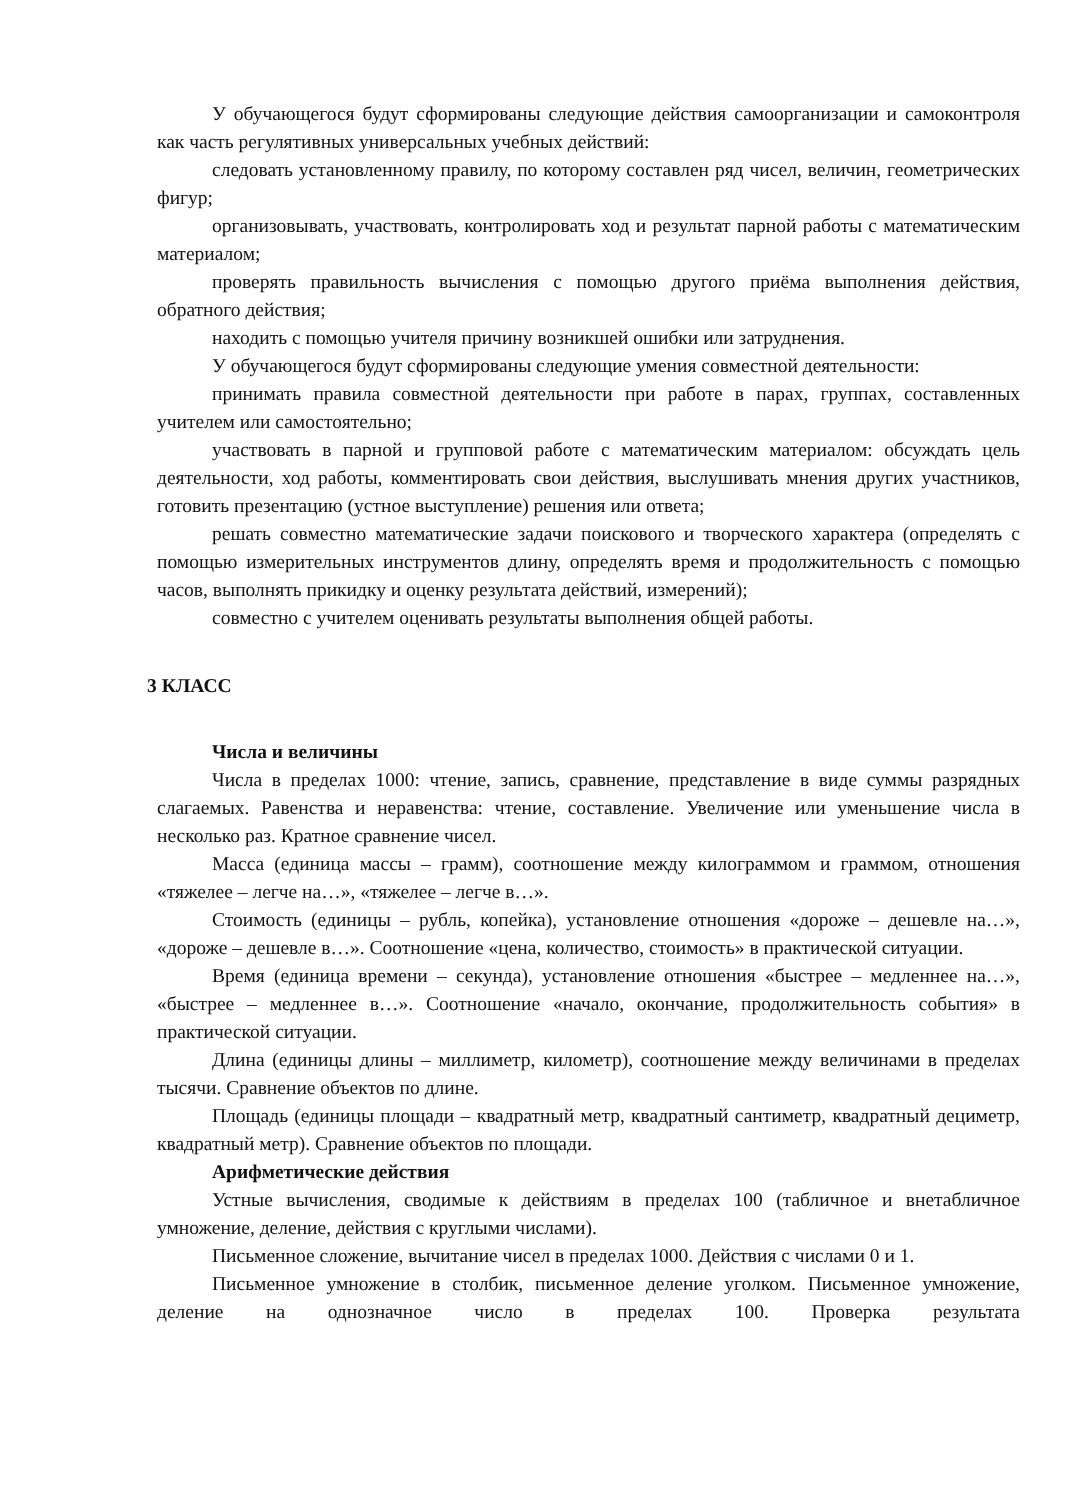У обучающегося будут сформированы следующие действия самоорганизации и самоконтроля как часть регулятивных универсальных учебных действий:
следовать установленному правилу, по которому составлен ряд чисел, величин, геометрических фигур;
организовывать, участвовать, контролировать ход и результат парной работы с математическим материалом;
проверять правильность вычисления с помощью другого приёма выполнения действия, обратного действия;
находить с помощью учителя причину возникшей ошибки или затруднения.
У обучающегося будут сформированы следующие умения совместной деятельности:
принимать правила совместной деятельности при работе в парах, группах, составленных учителем или самостоятельно;
участвовать в парной и групповой работе с математическим материалом: обсуждать цель деятельности, ход работы, комментировать свои действия, выслушивать мнения других участников, готовить презентацию (устное выступление) решения или ответа;
решать совместно математические задачи поискового и творческого характера (определять с помощью измерительных инструментов длину, определять время и продолжительность с помощью часов, выполнять прикидку и оценку результата действий, измерений);
совместно с учителем оценивать результаты выполнения общей работы.
3 КЛАСС
Числа и величины
Числа в пределах 1000: чтение, запись, сравнение, представление в виде суммы разрядных слагаемых. Равенства и неравенства: чтение, составление. Увеличение или уменьшение числа в несколько раз. Кратное сравнение чисел.
Масса (единица массы – грамм), соотношение между килограммом и граммом, отношения «тяжелее – легче на…», «тяжелее – легче в…».
Стоимость (единицы – рубль, копейка), установление отношения «дороже – дешевле на…», «дороже – дешевле в…». Соотношение «цена, количество, стоимость» в практической ситуации.
Время (единица времени – секунда), установление отношения «быстрее – медленнее на…», «быстрее – медленнее в…». Соотношение «начало, окончание, продолжительность события» в практической ситуации.
Длина (единицы длины – миллиметр, километр), соотношение между величинами в пределах тысячи. Сравнение объектов по длине.
Площадь (единицы площади – квадратный метр, квадратный сантиметр, квадратный дециметр, квадратный метр). Сравнение объектов по площади.
Арифметические действия
Устные вычисления, сводимые к действиям в пределах 100 (табличное и внетабличное умножение, деление, действия с круглыми числами).
Письменное сложение, вычитание чисел в пределах 1000. Действия с числами 0 и 1.
Письменное умножение в столбик, письменное деление уголком. Письменное умножение, деление на однозначное число в пределах 100. Проверка результата